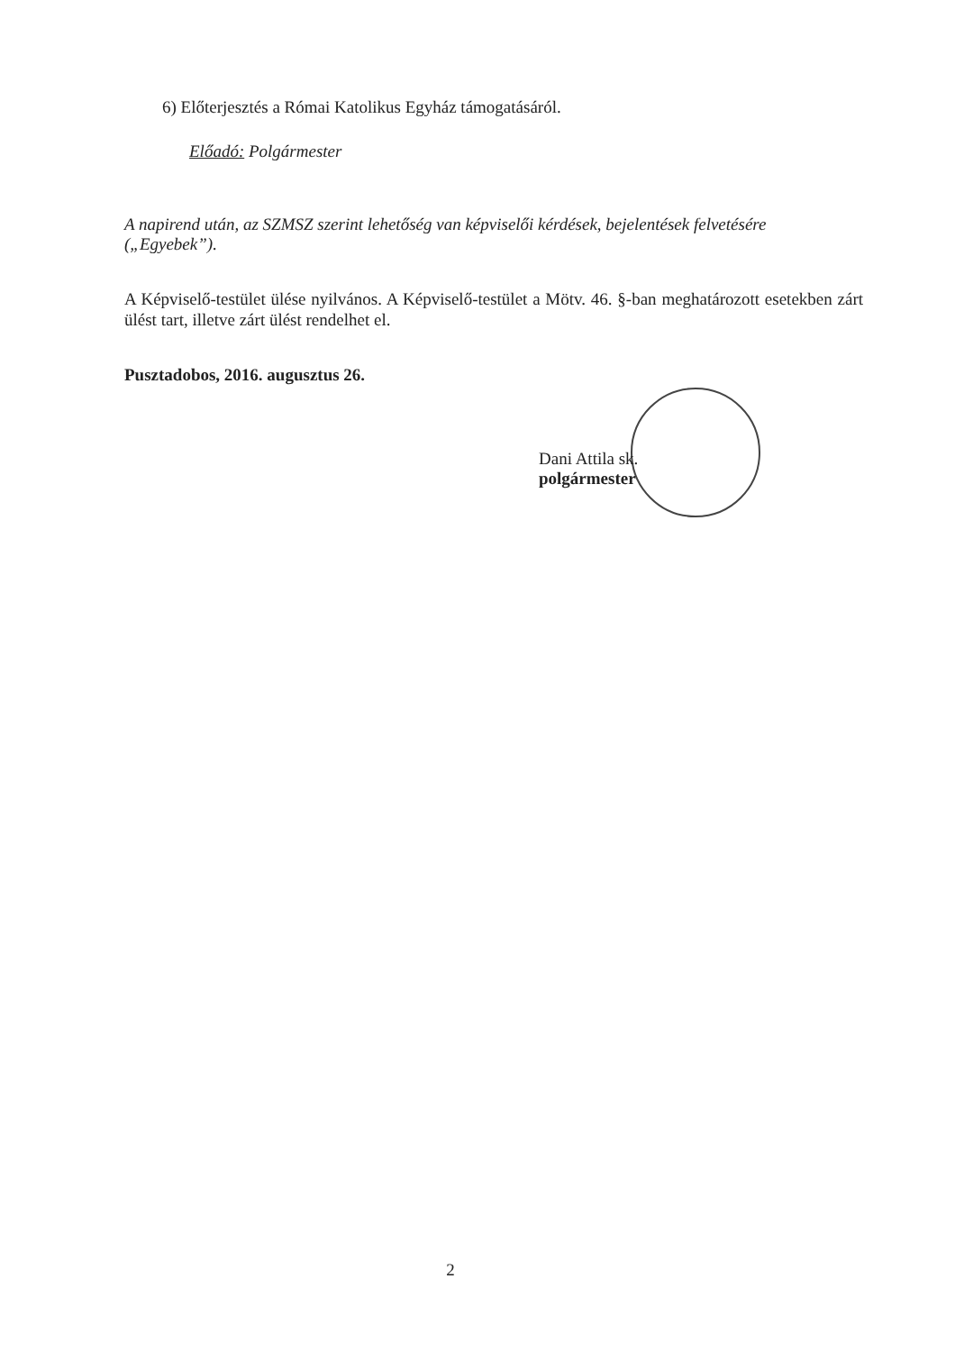6) Előterjesztés a Római Katolikus Egyház támogatásáról.
Előadó: Polgármester
A napirend után, az SZMSZ szerint lehetőség van képviselői kérdések, bejelentések felvetésére („Egyebek”).
A Képviselő-testület ülése nyilvános. A Képviselő-testület a Mötv. 46. §-ban meghatározott esetekben zárt ülést tart, illetve zárt ülést rendelhet el.
Pusztadobos, 2016. augusztus 26.
Dani Attila sk.
polgármester
2